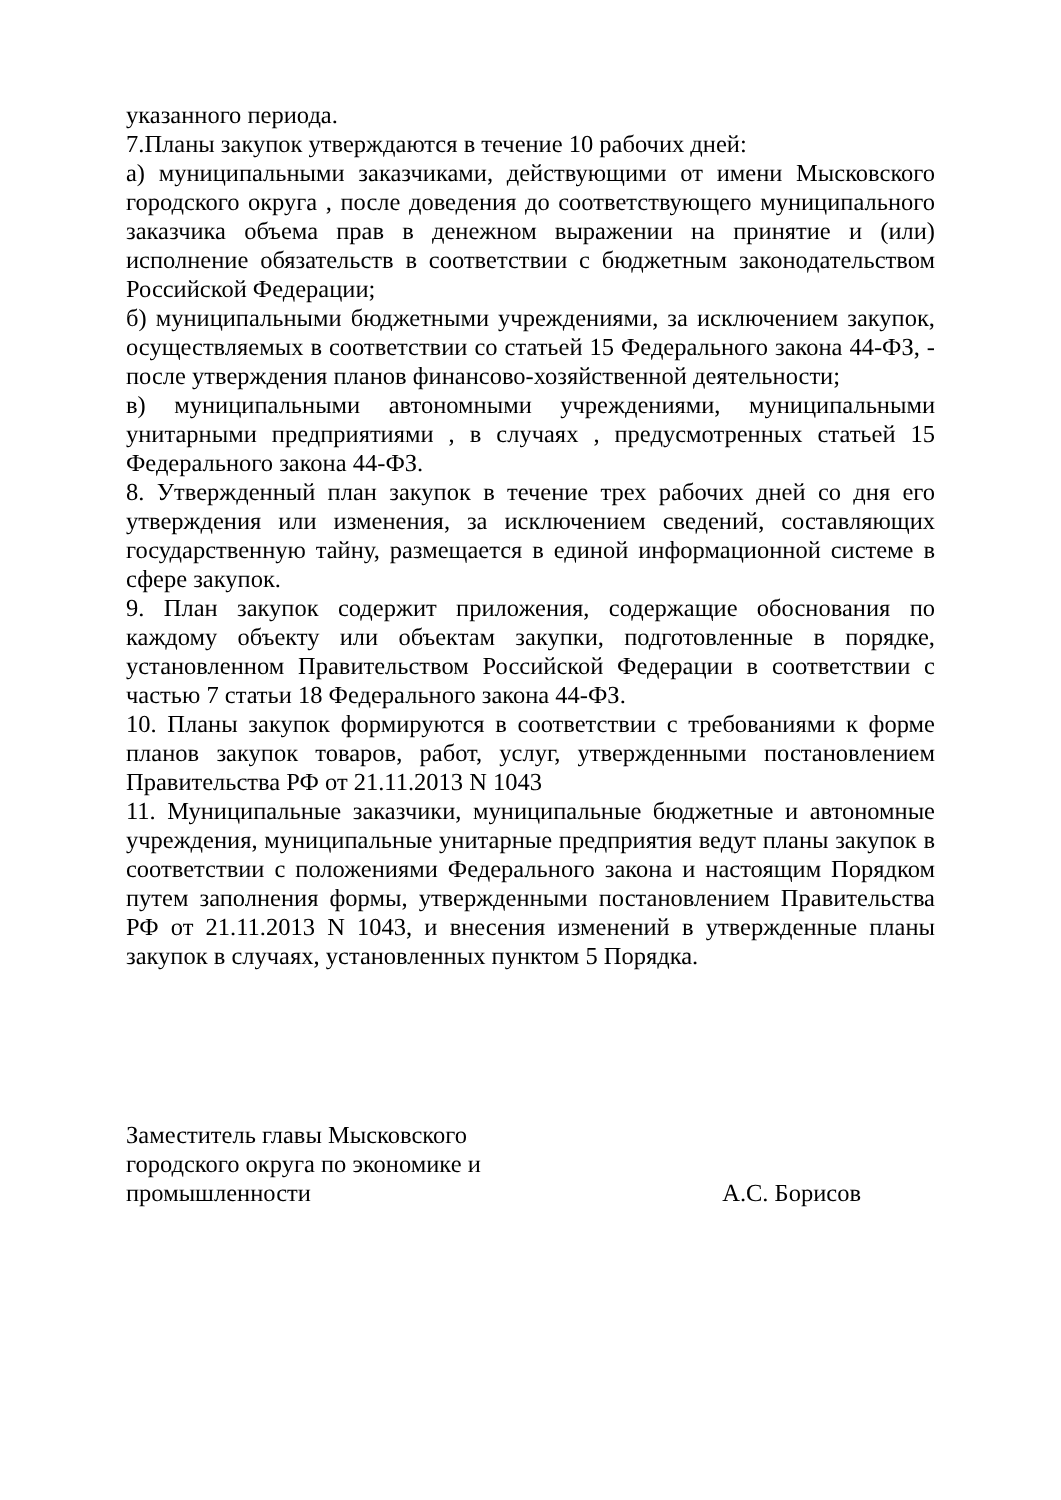указанного периода.
7.Планы закупок утверждаются в течение 10 рабочих дней:
а) муниципальными заказчиками, действующими от имени Мысковского городского округа , после доведения до соответствующего муниципального заказчика объема прав в денежном выражении на принятие и (или) исполнение обязательств в соответствии с бюджетным законодательством Российской Федерации;
б) муниципальными бюджетными учреждениями, за исключением закупок, осуществляемых в соответствии со статьей 15 Федерального закона 44-ФЗ, - после утверждения планов финансово-хозяйственной деятельности;
в) муниципальными автономными учреждениями, муниципальными унитарными предприятиями , в случаях , предусмотренных статьей 15 Федерального закона 44-ФЗ.
8. Утвержденный план закупок в течение трех рабочих дней со дня его утверждения или изменения, за исключением сведений, составляющих государственную тайну, размещается в единой информационной системе в сфере закупок.
9. План закупок содержит приложения, содержащие обоснования по каждому объекту или объектам закупки, подготовленные в порядке, установленном Правительством Российской Федерации в соответствии с частью 7 статьи 18 Федерального закона 44-ФЗ.
10. Планы закупок формируются в соответствии с требованиями к форме планов закупок товаров, работ, услуг, утвержденными постановлением Правительства РФ от 21.11.2013 N 1043
11. Муниципальные заказчики, муниципальные бюджетные и автономные учреждения, муниципальные унитарные предприятия ведут планы закупок в соответствии с положениями Федерального закона и настоящим Порядком путем заполнения формы, утвержденными постановлением Правительства РФ от 21.11.2013 N 1043, и внесения изменений в утвержденные планы закупок в случаях, установленных пунктом 5 Порядка.
Заместитель главы Мысковского
городского округа по экономике и
промышленности
А.С. Борисов